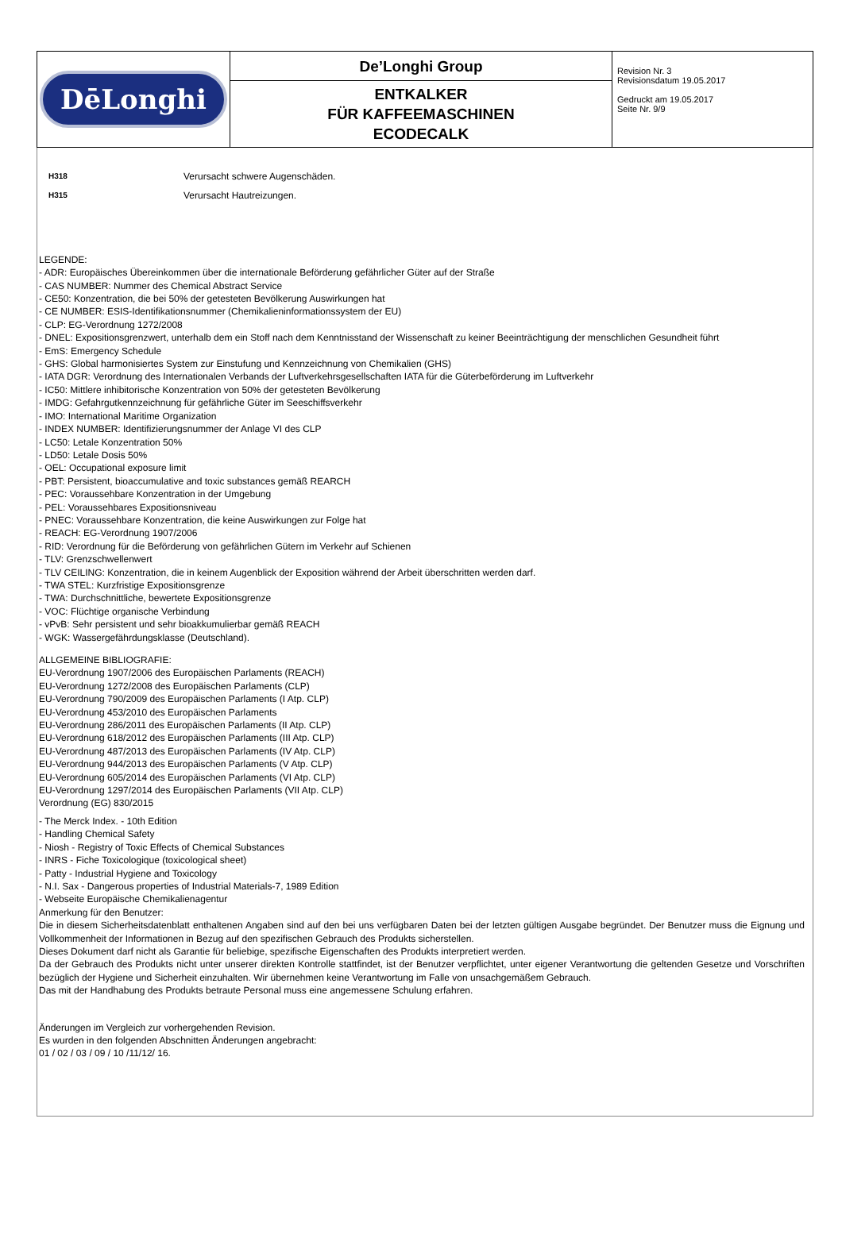| DēLonghi | De’Longhi Group ENTKALKER FÜR KAFFEEMASCHINEN ECODECALK | Revision Nr. 3 Revisionsdatum 19.05.2017 Gedruckt am 19.05.2017 Seite Nr. 9/9 |
H318 Verursacht schwere Augenschäden.
H315 Verursacht Hautreizungen.
LEGENDE:
- ADR: Europäisches Übereinkommen über die internationale Beförderung gefährlicher Güter auf der Straße
- CAS NUMBER: Nummer des Chemical Abstract Service
- CE50: Konzentration, die bei 50% der getesteten Bevölkerung Auswirkungen hat
- CE NUMBER: ESIS-Identifikationsnummer (Chemikalieninformationssystem der EU)
- CLP: EG-Verordnung 1272/2008
- DNEL: Expositionsgrenzwert, unterhalb dem ein Stoff nach dem Kenntnisstand der Wissenschaft zu keiner Beeinträchtigung der menschlichen Gesundheit führt
- EmS: Emergency Schedule
- GHS: Global harmonisiertes System zur Einstufung und Kennzeichnung von Chemikalien (GHS)
- IATA DGR: Verordnung des Internationalen Verbands der Luftverkehrsgesellschaften IATA für die Güterbeförderung im Luftverkehr
- IC50: Mittlere inhibitorische Konzentration von 50% der getesteten Bevölkerung
- IMDG: Gefahrgutkennzeichnung für gefährliche Güter im Seeschiffsverkehr
- IMO: International Maritime Organization
- INDEX NUMBER: Identifizierungsnummer der Anlage VI des CLP
- LC50: Letale Konzentration 50%
- LD50: Letale Dosis 50%
- OEL: Occupational exposure limit
- PBT: Persistent, bioaccumulative and toxic substances gemäß REARCH
- PEC: Voraussehbare Konzentration in der Umgebung
- PEL: Voraussehbares Expositionsniveau
- PNEC: Voraussehbare Konzentration, die keine Auswirkungen zur Folge hat
- REACH: EG-Verordnung 1907/2006
- RID: Verordnung für die Beförderung von gefährlichen Gütern im Verkehr auf Schienen
- TLV: Grenzschwellenwert
- TLV CEILING: Konzentration, die in keinem Augenblick der Exposition während der Arbeit überschritten werden darf.
- TWA STEL: Kurzfristige Expositionsgrenze
- TWA: Durchschnittliche, bewertete Expositionsgrenze
- VOC: Flüchtige organische Verbindung
- vPvB: Sehr persistent und sehr bioakkumulierbar gemäß REACH
- WGK: Wassergefährdungsklasse (Deutschland).
ALLGEMEINE BIBLIOGRAFIE:
EU-Verordnung 1907/2006 des Europäischen Parlaments (REACH)
EU-Verordnung 1272/2008 des Europäischen Parlaments (CLP)
EU-Verordnung 790/2009 des Europäischen Parlaments (I Atp. CLP)
EU-Verordnung 453/2010 des Europäischen Parlaments
EU-Verordnung 286/2011 des Europäischen Parlaments (II Atp. CLP)
EU-Verordnung 618/2012 des Europäischen Parlaments (III Atp. CLP)
EU-Verordnung 487/2013 des Europäischen Parlaments (IV Atp. CLP)
EU-Verordnung 944/2013 des Europäischen Parlaments (V Atp. CLP)
EU-Verordnung 605/2014 des Europäischen Parlaments (VI Atp. CLP)
EU-Verordnung 1297/2014 des Europäischen Parlaments (VII Atp. CLP)
Verordnung (EG) 830/2015
- The Merck Index. - 10th Edition
- Handling Chemical Safety
- Niosh - Registry of Toxic Effects of Chemical Substances
- INRS - Fiche Toxicologique (toxicological sheet)
- Patty - Industrial Hygiene and Toxicology
- N.I. Sax - Dangerous properties of Industrial Materials-7, 1989 Edition
- Webseite Europäische Chemikalienagentur
Anmerkung für den Benutzer:
Die in diesem Sicherheitsdatenblatt enthaltenen Angaben sind auf den bei uns verfügbaren Daten bei der letzten gültigen Ausgabe begründet. Der Benutzer muss die Eignung und Vollkommenheit der Informationen in Bezug auf den spezifischen Gebrauch des Produkts sicherstellen.
Dieses Dokument darf nicht als Garantie für beliebige, spezifische Eigenschaften des Produkts interpretiert werden.
Da der Gebrauch des Produkts nicht unter unserer direkten Kontrolle stattfindet, ist der Benutzer verpflichtet, unter eigener Verantwortung die geltenden Gesetze und Vorschriften bezüglich der Hygiene und Sicherheit einzuhalten. Wir übernehmen keine Verantwortung im Falle von unsachgemäßem Gebrauch.
Das mit der Handhabung des Produkts betraute Personal muss eine angemessene Schulung erfahren.
Änderungen im Vergleich zur vorhergehenden Revision.
Es wurden in den folgenden Abschnitten Änderungen angebracht:
01 / 02 / 03 / 09 / 10 /11/12/ 16.